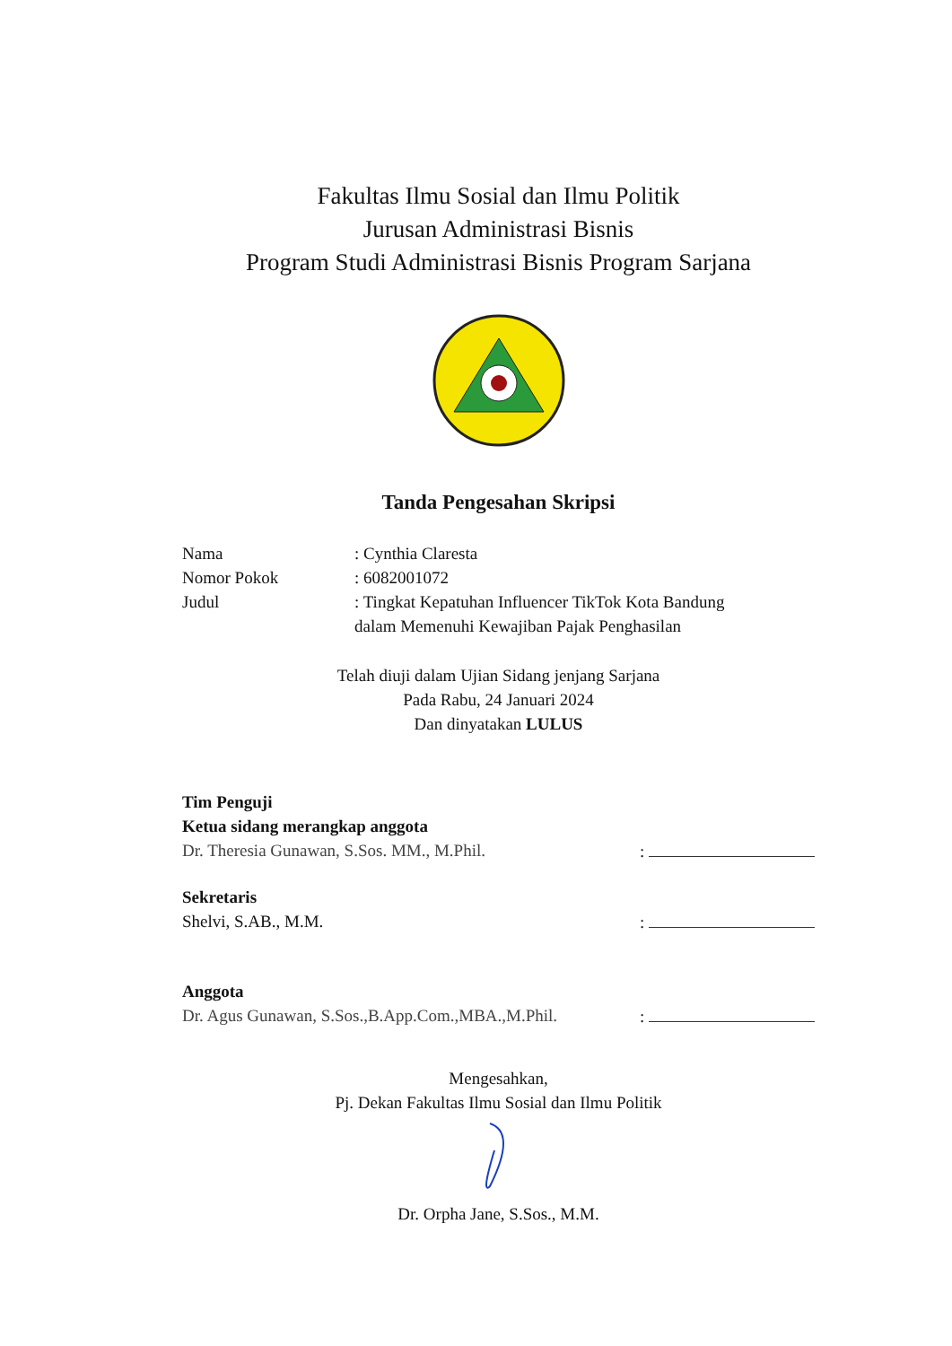Fakultas Ilmu Sosial dan Ilmu Politik
Jurusan Administrasi Bisnis
Program Studi Administrasi Bisnis Program Sarjana
Tanda Pengesahan Skripsi
Nama: Cynthia Claresta
Nomor Pokok: 6082001072
Judul: Tingkat Kepatuhan Influencer TikTok Kota Bandung
dalam Memenuhi Kewajiban Pajak Penghasilan
Telah diuji dalam Ujian Sidang jenjang Sarjana
Pada Rabu, 24 Januari 2024
Dan dinyatakan LULUS
Tim Penguji
Ketua sidang merangkap anggota
Dr. Theresia Gunawan, S.Sos. MM., M.Phil.:
Sekretaris
Shelvi, S.AB., M.M.:
Anggota
Dr. Agus Gunawan, S.Sos.,B.App.Com.,MBA.,M.Phil.:
Mengesahkan,
Pj. Dekan Fakultas Ilmu Sosial dan Ilmu Politik
Dr. Orpha Jane, S.Sos., M.M.